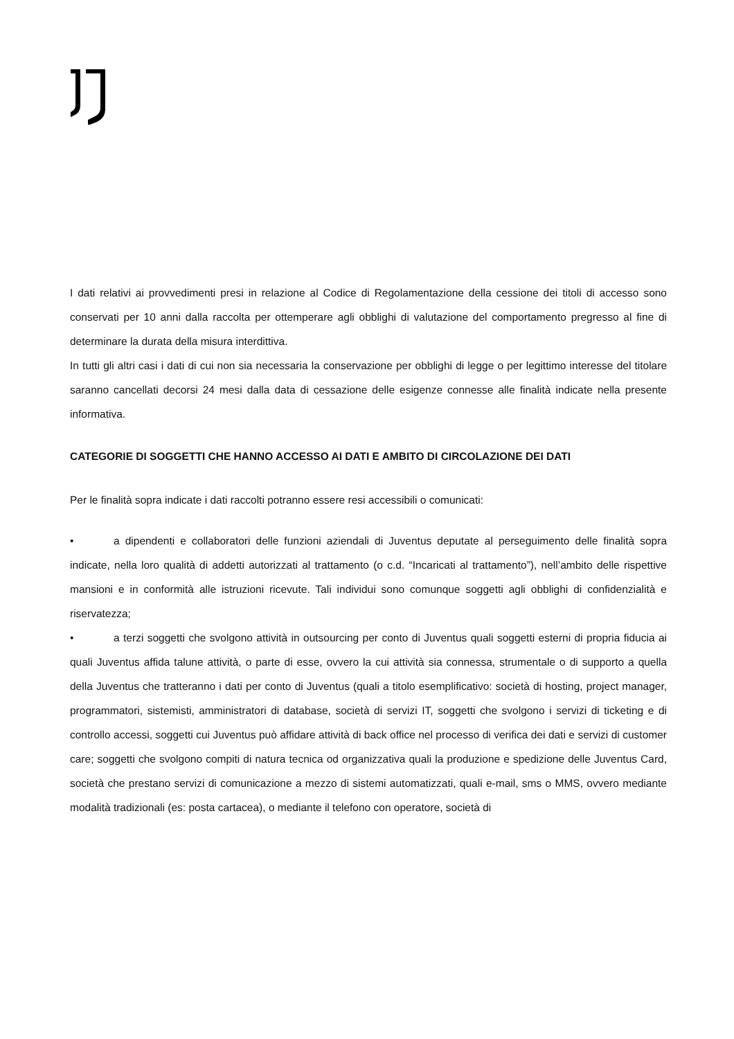I dati relativi ai provvedimenti presi in relazione al Codice di Regolamentazione della cessione dei titoli di accesso sono conservati per 10 anni dalla raccolta per ottemperare agli obblighi di valutazione del comportamento pregresso al fine di determinare la durata della misura interdittiva.
In tutti gli altri casi i dati di cui non sia necessaria la conservazione per obblighi di legge o per legittimo interesse del titolare saranno cancellati decorsi 24 mesi dalla data di cessazione delle esigenze connesse alle finalità indicate nella presente informativa.
CATEGORIE DI SOGGETTI CHE HANNO ACCESSO AI DATI E AMBITO DI CIRCOLAZIONE DEI DATI
Per le finalità sopra indicate i dati raccolti potranno essere resi accessibili o comunicati:
• a dipendenti e collaboratori delle funzioni aziendali di Juventus deputate al perseguimento delle finalità sopra indicate, nella loro qualità di addetti autorizzati al trattamento (o c.d. “Incaricati al trattamento”), nell’ambito delle rispettive mansioni e in conformità alle istruzioni ricevute. Tali individui sono comunque soggetti agli obblighi di confidenzialità e riservatezza;
• a terzi soggetti che svolgono attività in outsourcing per conto di Juventus quali soggetti esterni di propria fiducia ai quali Juventus affida talune attività, o parte di esse, ovvero la cui attività sia connessa, strumentale o di supporto a quella della Juventus che tratteranno i dati per conto di Juventus (quali a titolo esemplificativo: società di hosting, project manager, programmatori, sistemisti, amministratori di database, società di servizi IT, soggetti che svolgono i servizi di ticketing e di controllo accessi, soggetti cui Juventus può affidare attività di back office nel processo di verifica dei dati e servizi di customer care; soggetti che svolgono compiti di natura tecnica od organizzativa quali la produzione e spedizione delle Juventus Card, società che prestano servizi di comunicazione a mezzo di sistemi automatizzati, quali e-mail, sms o MMS, ovvero mediante modalità tradizionali (es: posta cartacea), o mediante il telefono con operatore, società di